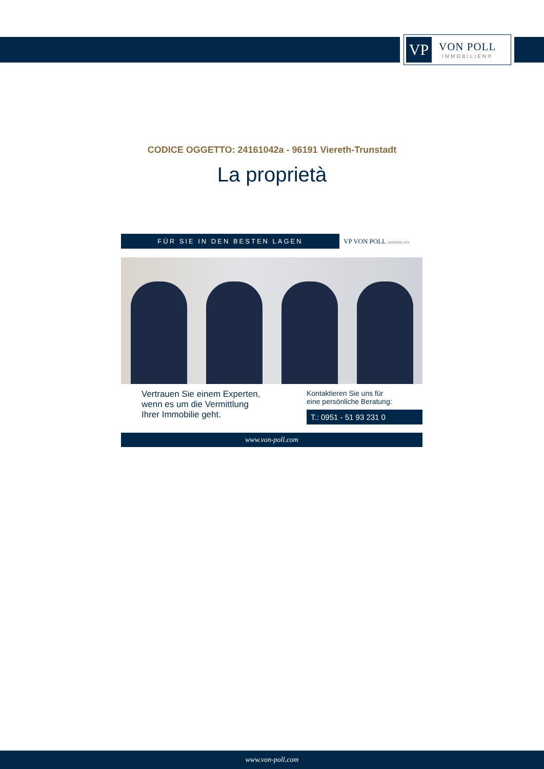VP
VON POLL
IMMOBILIEN®
CODICE OGGETTO: 24161042a - 96191 Viereth-Trunstadt
La proprietà
FÜR SIE IN DEN BESTEN LAGEN
VP VON POLL IMMOBILIEN
Vertrauen Sie einem Experten,
wenn es um die Vermittlung
Ihrer Immobilie geht.
Kontaktieren Sie uns für
eine persönliche Beratung:
T.: 0951 - 51 93 231 0
www.von-poll.com
www.von-poll.com